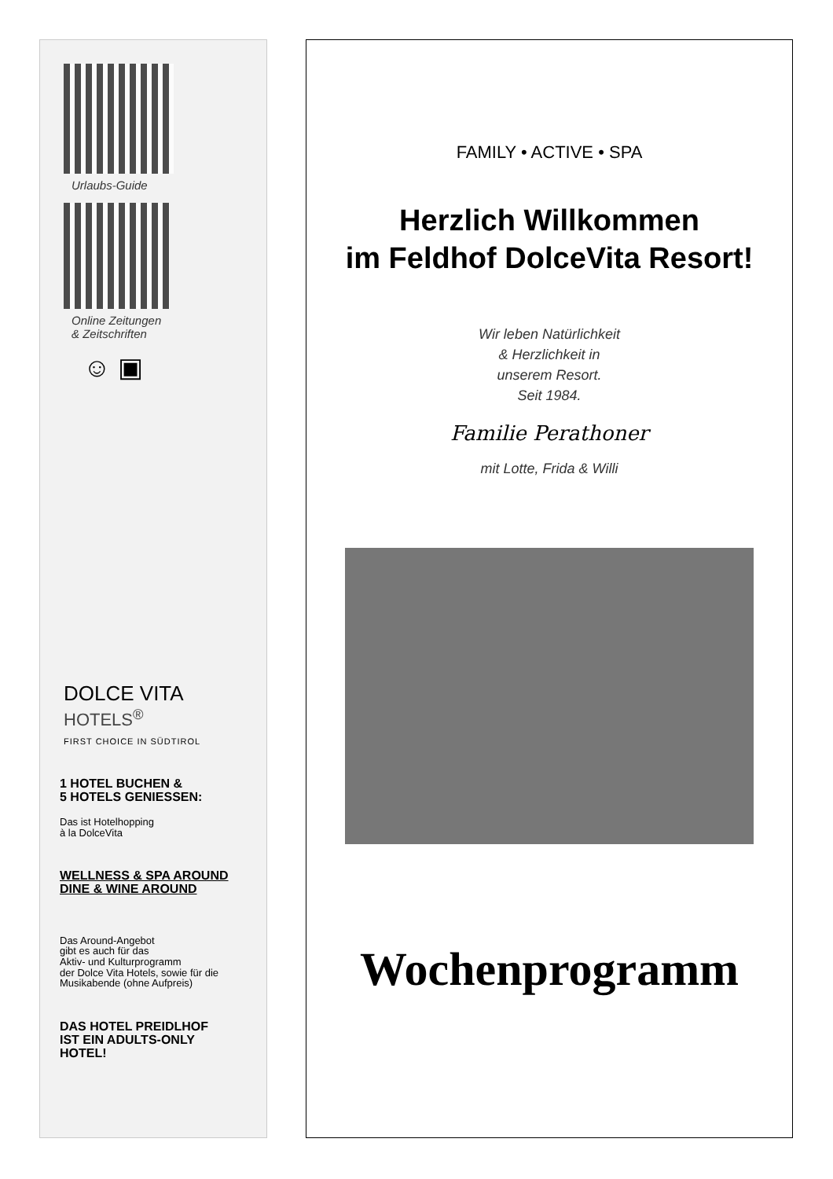Urlaubs-Guide
Online Zeitungen
& Zeitschriften
☺ ▣
DOLCE VITA
HOTELS<sup>®</sup>
FIRST CHOICE IN SÜDTIROL
1 HOTEL BUCHEN &
5 HOTELS GENIESSEN:
Das ist Hotelhopping
à la DolceVita
WELLNESS & SPA AROUND
DINE & WINE AROUND
Das Around-Angebot
gibt es auch für das
Aktiv- und Kulturprogramm
der Dolce Vita Hotels, sowie für die
Musikabende (ohne Aufpreis)
DAS HOTEL PREIDLHOF
IST EIN ADULTS-ONLY
HOTEL!
FAMILY • ACTIVE • SPA
Herzlich Willkommen
im Feldhof DolceVita Resort!
Wir leben Natürlichkeit
& Herzlichkeit in
unserem Resort.
Seit 1984.
Familie Perathoner
mit Lotte, Frida & Willi
Wochenprogramm